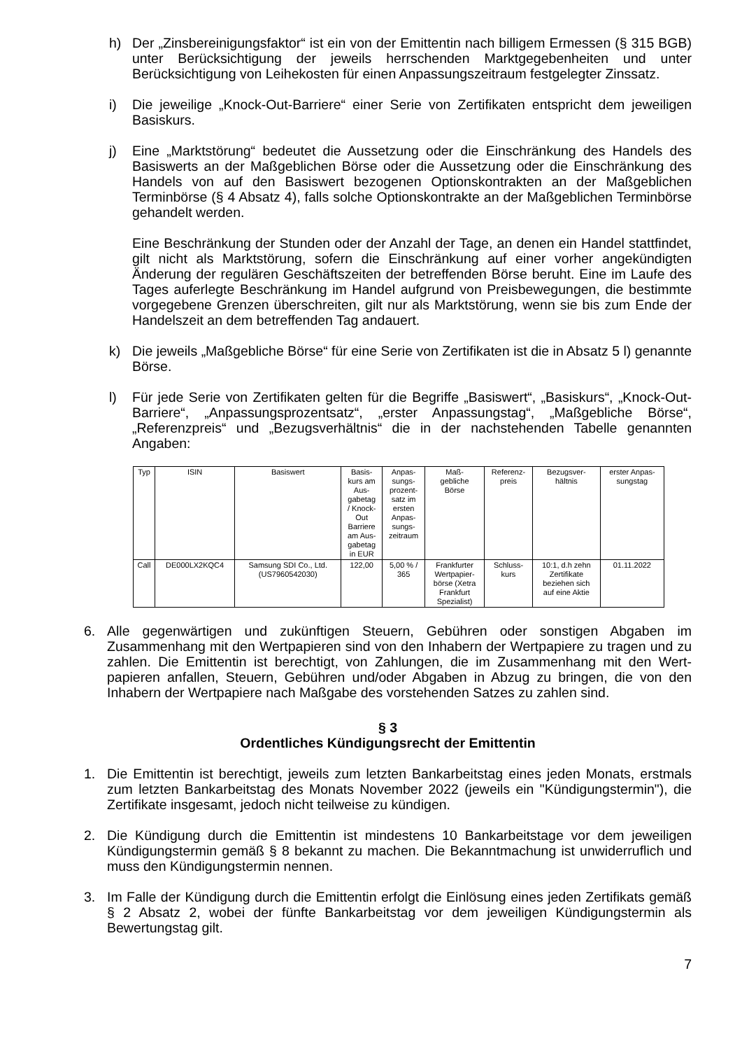h) Der „Zinsbereinigungsfaktor“ ist ein von der Emittentin nach billigem Ermessen (§ 315 BGB) unter Berücksichtigung der jeweils herrschenden Marktgegebenheiten und unter Berücksichtigung von Leihekosten für einen Anpassungszeitraum festgelegter Zinssatz.
i) Die jeweilige „Knock-Out-Barriere“ einer Serie von Zertifikaten entspricht dem jeweiligen Basiskurs.
j) Eine „Marktstörung“ bedeutet die Aussetzung oder die Einschränkung des Handels des Basiswerts an der Maßgeblichen Börse oder die Aussetzung oder die Einschränkung des Handels von auf den Basiswert bezogenen Optionskontrakten an der Maßgeblichen Terminbörse (§ 4 Absatz 4), falls solche Optionskontrakte an der Maßgeblichen Terminbörse gehandelt werden.
Eine Beschränkung der Stunden oder der Anzahl der Tage, an denen ein Handel stattfindet, gilt nicht als Marktstörung, sofern die Einschränkung auf einer vorher angekündigten Änderung der regulären Geschäftszeiten der betreffenden Börse beruht. Eine im Laufe des Tages auferlegte Beschränkung im Handel aufgrund von Preisbewegungen, die bestimmte vorgegebene Grenzen überschreiten, gilt nur als Marktstörung, wenn sie bis zum Ende der Handelszeit an dem betreffenden Tag andauert.
k) Die jeweils „Maßgebliche Börse“ für eine Serie von Zertifikaten ist die in Absatz 5 l) genannte Börse.
l) Für jede Serie von Zertifikaten gelten für die Begriffe „Basiswert“, „Basiskurs“, „Knock-Out-Barriere“, „Anpassungsprozentsatz“, „erster Anpassungstag“, „Maßgebliche Börse“, „Referenzpreis“ und „Bezugsverhältnis“ die in der nachstehenden Tabelle genannten Angaben:
| Typ | ISIN | Basiswert | Basis- kurs am Aus- gabetag / Knock- Out Barriere am Aus- gabetag in EUR | Anpas- sungs- prozent- satz im ersten Anpas- sungs- zeitraum | Maß- gebliche Börse | Referenz- preis | Bezugsver- hältnis | erster Anpas- sungstag |
| --- | --- | --- | --- | --- | --- | --- | --- | --- |
| Call | DE000LX2KQC4 | Samsung SDI Co., Ltd. (US7960542030) | 122,00 | 5,00 % / 365 | Frankfurter Wertpapier- börse (Xetra Frankfurt Spezialist) | Schluss- kurs | 10:1, d.h zehn Zertifikate beziehen sich auf eine Aktie | 01.11.2022 |
6. Alle gegenwärtigen und zukünftigen Steuern, Gebühren oder sonstigen Abgaben im Zusammenhang mit den Wertpapieren sind von den Inhabern der Wertpapiere zu tragen und zu zahlen. Die Emittentin ist berechtigt, von Zahlungen, die im Zusammenhang mit den Wert-papieren anfallen, Steuern, Gebühren und/oder Abgaben in Abzug zu bringen, die von den Inhabern der Wertpapiere nach Maßgabe des vorstehenden Satzes zu zahlen sind.
§ 3
Ordentliches Kündigungsrecht der Emittentin
1. Die Emittentin ist berechtigt, jeweils zum letzten Bankarbeitstag eines jeden Monats, erstmals zum letzten Bankarbeitstag des Monats November 2022 (jeweils ein "Kündigungstermin"), die Zertifikate insgesamt, jedoch nicht teilweise zu kündigen.
2. Die Kündigung durch die Emittentin ist mindestens 10 Bankarbeitstage vor dem jeweiligen Kündigungstermin gemäß § 8 bekannt zu machen. Die Bekanntmachung ist unwiderruflich und muss den Kündigungstermin nennen.
3. Im Falle der Kündigung durch die Emittentin erfolgt die Einlösung eines jeden Zertifikats gemäß § 2 Absatz 2, wobei der fünfte Bankarbeitstag vor dem jeweiligen Kündigungstermin als Bewertungstag gilt.
7